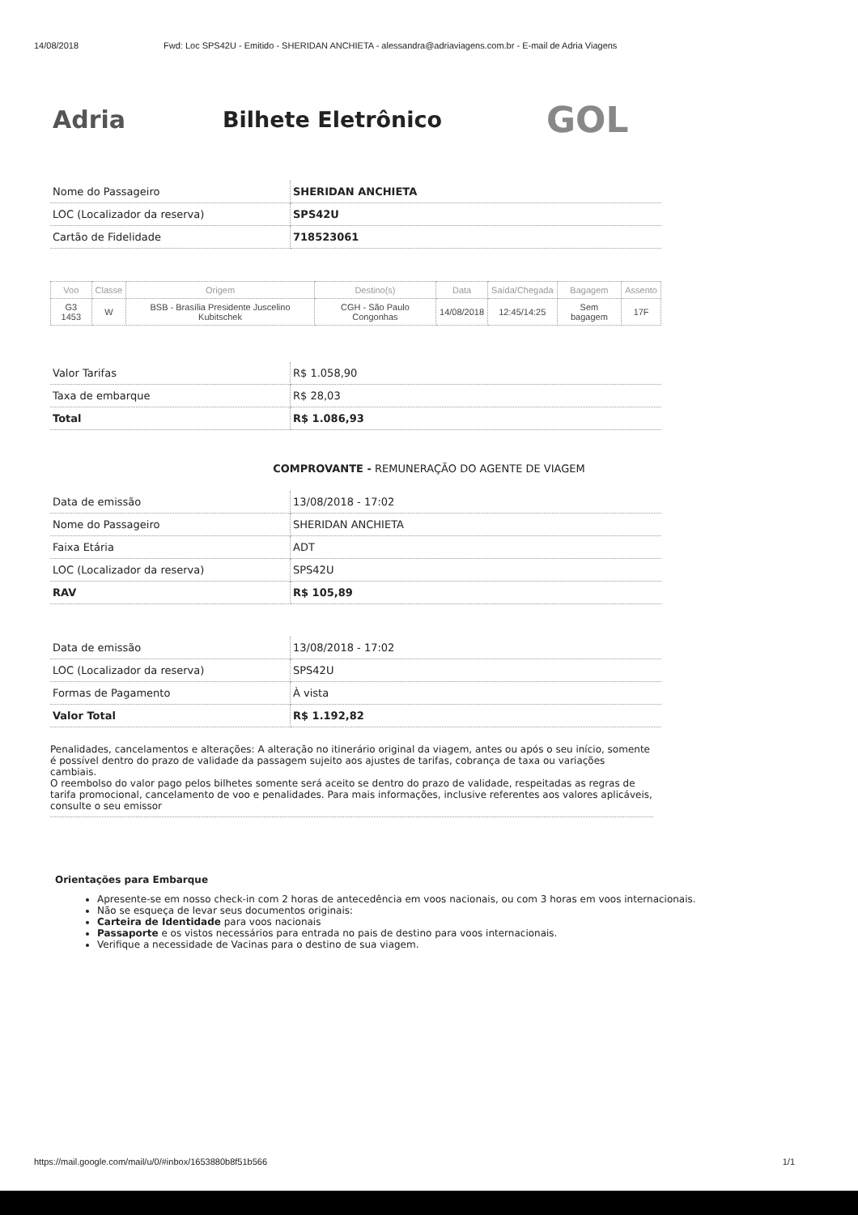14/08/2018 Fwd: Loc SPS42U - Emitido - SHERIDAN ANCHIETA - alessandra@adriaviagens.com.br - E-mail de Adria Viagens
Adria Bilhete Eletrônico
GOL
| Nome do Passageiro | SHERIDAN ANCHIETA |
| LOC (Localizador da reserva) | SPS42U |
| Cartão de Fidelidade | 718523061 |
| Voo | Classe | Origem | Destino(s) | Data | Saída/Chegada | Bagagem | Assento |
| --- | --- | --- | --- | --- | --- | --- | --- |
| G3 1453 | W | BSB - Brasília Presidente Juscelino Kubitschek | CGH - São Paulo Congonhas | 14/08/2018 | 12:45/14:25 | Sem bagagem | 17F |
| Valor Tarifas | R$ 1.058,90 |
| Taxa de embarque | R$ 28,03 |
| Total | R$ 1.086,93 |
COMPROVANTE - REMUNERAÇÃO DO AGENTE DE VIAGEM
| Data de emissão | 13/08/2018 - 17:02 |
| Nome do Passageiro | SHERIDAN ANCHIETA |
| Faixa Etária | ADT |
| LOC (Localizador da reserva) | SPS42U |
| RAV | R$ 105,89 |
| Data de emissão | 13/08/2018 - 17:02 |
| LOC (Localizador da reserva) | SPS42U |
| Formas de Pagamento | À vista |
| Valor Total | R$ 1.192,82 |
Penalidades, cancelamentos e alterações: A alteração no itinerário original da viagem, antes ou após o seu início, somente é possível dentro do prazo de validade da passagem sujeito aos ajustes de tarifas, cobrança de taxa ou variações cambiais.
O reembolso do valor pago pelos bilhetes somente será aceito se dentro do prazo de validade, respeitadas as regras de tarifa promocional, cancelamento de voo e penalidades. Para mais informações, inclusive referentes aos valores aplicáveis, consulte o seu emissor
Orientações para Embarque
Apresente-se em nosso check-in com 2 horas de antecedência em voos nacionais, ou com 3 horas em voos internacionais.
Não se esqueça de levar seus documentos originais:
Carteira de Identidade para voos nacionais
Passaporte e os vistos necessários para entrada no pais de destino para voos internacionais.
Verifique a necessidade de Vacinas para o destino de sua viagem.
https://mail.google.com/mail/u/0/#inbox/1653880b8f51b566 1/1